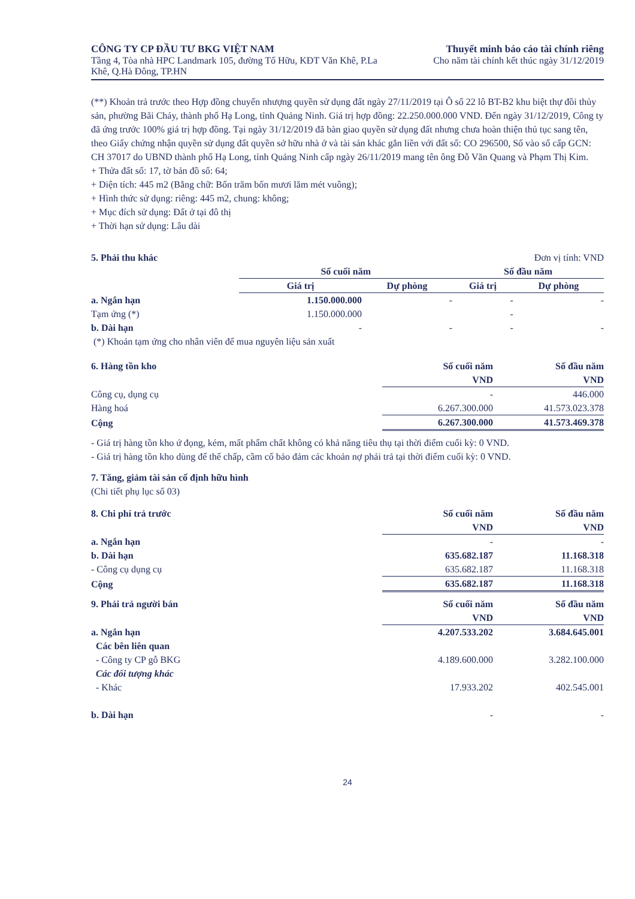CÔNG TY CP ĐẦU TƯ BKG VIỆT NAM
Tầng 4, Tòa nhà HPC Landmark 105, đường Tố Hữu, KĐT Văn Khê, P.La
Khê, Q.Hà Đông, TP.HN
Thuyết minh báo cáo tài chính riêng
Cho năm tài chính kết thúc ngày 31/12/2019
(**) Khoản trả trước theo Hợp đồng chuyển nhượng quyền sử dụng đất ngày 27/11/2019 tại Ô số 22 lô BT-B2 khu biệt thự đồi thủy sản, phường Bãi Cháy, thành phố Hạ Long, tỉnh Quảng Ninh. Giá trị hợp đồng: 22.250.000.000 VND. Đến ngày 31/12/2019, Công ty đã ứng trước 100% giá trị hợp đồng. Tại ngày 31/12/2019 đã bàn giao quyền sử dụng đất nhưng chưa hoàn thiện thủ tục sang tên, theo Giấy chứng nhận quyền sử dụng đất quyền sở hữu nhà ở và tài sản khác gắn liền với đất số: CO 296500, Số vào sổ cấp GCN: CH 37017 do UBND thành phố Hạ Long, tỉnh Quảng Ninh cấp ngày 26/11/2019 mang tên ông Đỗ Văn Quang và Phạm Thị Kim.
+ Thửa đất số: 17, tờ bản đồ số: 64;
+ Diện tích: 445 m2 (Bằng chữ: Bốn trăm bốn mươi lăm mét vuông);
+ Hình thức sử dụng: riêng: 445 m2, chung: không;
+ Mục đích sử dụng: Đất ở tại đô thị
+ Thời hạn sử dụng: Lâu dài
| 5. Phải thu khác | Đơn vị tính: VND | | | |
| | Số cuối năm | | Số đầu năm | |
| | Giá trị | Dự phòng | Giá trị | Dự phòng |
| a. Ngắn hạn | 1.150.000.000 | - | - | - |
| Tạm ứng (*) | 1.150.000.000 | | - | |
| b. Dài hạn | - | - | - | - |
| (*) Khoản tạm ứng cho nhân viên để mua nguyên liệu sản xuất | | | | |
| 6. Hàng tồn kho | Số cuối năm | Số đầu năm |
| | VND | VND |
| Công cụ, dụng cụ | - | 446.000 |
| Hàng hoá | 6.267.300.000 | 41.573.023.378 |
| Cộng | 6.267.300.000 | 41.573.469.378 |
- Giá trị hàng tồn kho ứ đọng, kém, mất phẩm chất không có khả năng tiêu thụ tại thời điểm cuối kỳ: 0 VND.
- Giá trị hàng tồn kho dùng để thế chấp, cầm cố bảo đảm các khoản nợ phải trả tại thời điểm cuối kỳ: 0 VND.
7. Tăng, giảm tài sản cố định hữu hình
(Chi tiết phụ lục số 03)
| 8. Chi phí trả trước | Số cuối năm | Số đầu năm |
| | VND | VND |
| a. Ngắn hạn | - | - |
| b. Dài hạn | 635.682.187 | 11.168.318 |
| - Công cụ dụng cụ | 635.682.187 | 11.168.318 |
| Cộng | 635.682.187 | 11.168.318 |
| 9. Phải trả người bán | Số cuối năm | Số đầu năm |
| | VND | VND |
| a. Ngắn hạn | 4.207.533.202 | 3.684.645.001 |
| Các bên liên quan | | |
| - Công ty CP gỗ BKG | 4.189.600.000 | 3.282.100.000 |
| Các đối tượng khác | | |
| - Khác | 17.933.202 | 402.545.001 |
| b. Dài hạn | - | - |
24